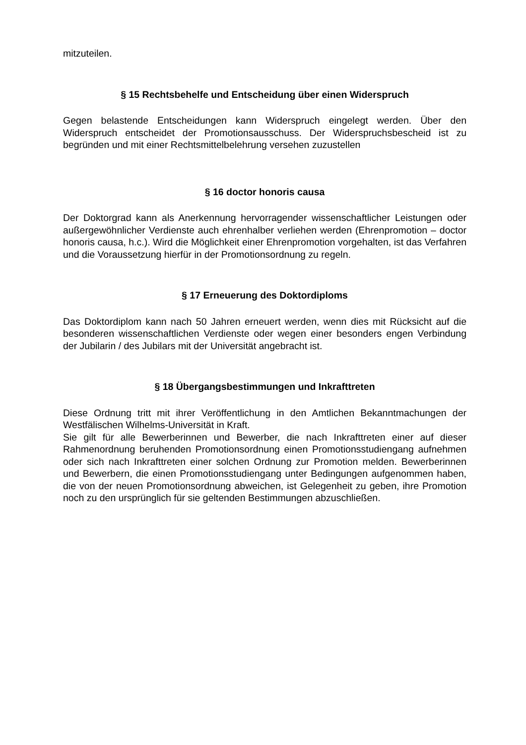mitzuteilen.
§ 15 Rechtsbehelfe und Entscheidung über einen Widerspruch
Gegen belastende Entscheidungen kann Widerspruch eingelegt werden. Über den Widerspruch entscheidet der Promotionsausschuss. Der Widerspruchsbescheid ist zu begründen und mit einer Rechtsmittelbelehrung versehen zuzustellen
§ 16 doctor honoris causa
Der Doktorgrad kann als Anerkennung hervorragender wissenschaftlicher Leistungen oder außergewöhnlicher Verdienste auch ehrenhalber verliehen werden (Ehrenpromotion – doctor honoris causa, h.c.). Wird die Möglichkeit einer Ehrenpromotion vorgehalten, ist das Verfahren und die Voraussetzung hierfür in der Promotionsordnung zu regeln.
§ 17 Erneuerung des Doktordiploms
Das Doktordiplom kann nach 50 Jahren erneuert werden, wenn dies mit Rücksicht auf die besonderen wissenschaftlichen Verdienste oder wegen einer besonders engen Verbindung der Jubilarin / des Jubilars mit der Universität angebracht ist.
§ 18 Übergangsbestimmungen und Inkrafttreten
Diese Ordnung tritt mit ihrer Veröffentlichung in den Amtlichen Bekanntmachungen der Westfälischen Wilhelms-Universität in Kraft.
Sie gilt für alle Bewerberinnen und Bewerber, die nach Inkrafttreten einer auf dieser Rahmenordnung beruhenden Promotionsordnung einen Promotionsstudiengang aufnehmen oder sich nach Inkrafttreten einer solchen Ordnung zur Promotion melden. Bewerberinnen und Bewerbern, die einen Promotionsstudiengang unter Bedingungen aufgenommen haben, die von der neuen Promotionsordnung abweichen, ist Gelegenheit zu geben, ihre Promotion noch zu den ursprünglich für sie geltenden Bestimmungen abzuschließen.